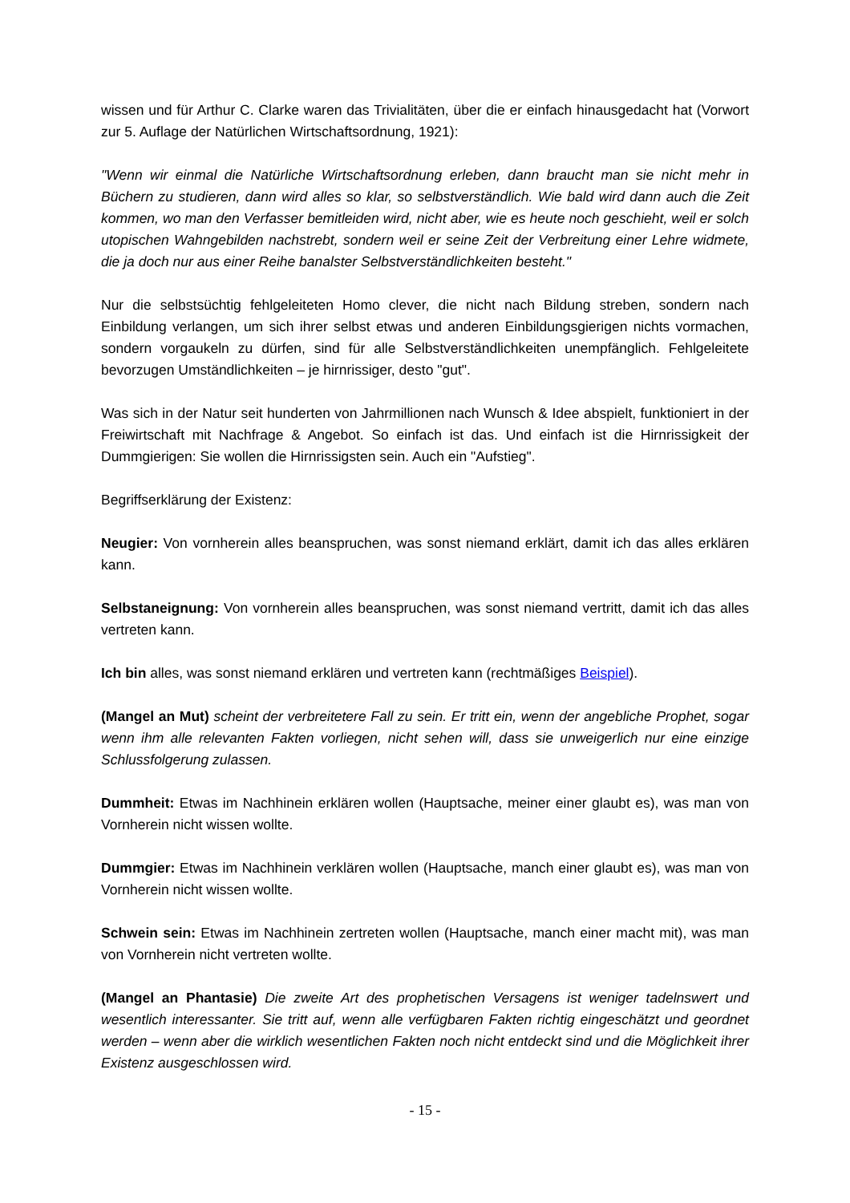wissen und für Arthur C. Clarke waren das Trivialitäten, über die er einfach hinausgedacht hat (Vorwort zur 5. Auflage der Natürlichen Wirtschaftsordnung, 1921):
"Wenn wir einmal die Natürliche Wirtschaftsordnung erleben, dann braucht man sie nicht mehr in Büchern zu studieren, dann wird alles so klar, so selbstverständlich. Wie bald wird dann auch die Zeit kommen, wo man den Verfasser bemitleiden wird, nicht aber, wie es heute noch geschieht, weil er solch utopischen Wahngebilden nachstrebt, sondern weil er seine Zeit der Verbreitung einer Lehre widmete, die ja doch nur aus einer Reihe banalster Selbstverständlichkeiten besteht."
Nur die selbstsüchtig fehlgeleiteten Homo clever, die nicht nach Bildung streben, sondern nach Einbildung verlangen, um sich ihrer selbst etwas und anderen Einbildungsgierigen nichts vormachen, sondern vorgaukeln zu dürfen, sind für alle Selbstverständlichkeiten unempfänglich. Fehlgeleitete bevorzugen Umständlichkeiten – je hirnrissiger, desto "gut".
Was sich in der Natur seit hunderten von Jahrmillionen nach Wunsch & Idee abspielt, funktioniert in der Freiwirtschaft mit Nachfrage & Angebot. So einfach ist das. Und einfach ist die Hirnrissigkeit der Dummgierigen: Sie wollen die Hirnrissigsten sein. Auch ein "Aufstieg".
Begriffserklärung der Existenz:
Neugier: Von vornherein alles beanspruchen, was sonst niemand erklärt, damit ich das alles erklären kann.
Selbstaneignung: Von vornherein alles beanspruchen, was sonst niemand vertritt, damit ich das alles vertreten kann.
Ich bin alles, was sonst niemand erklären und vertreten kann (rechtmäßiges Beispiel).
(Mangel an Mut) scheint der verbreitetere Fall zu sein. Er tritt ein, wenn der angebliche Prophet, sogar wenn ihm alle relevanten Fakten vorliegen, nicht sehen will, dass sie unweigerlich nur eine einzige Schlussfolgerung zulassen.
Dummheit: Etwas im Nachhinein erklären wollen (Hauptsache, meiner einer glaubt es), was man von Vornherein nicht wissen wollte.
Dummgier: Etwas im Nachhinein verklären wollen (Hauptsache, manch einer glaubt es), was man von Vornherein nicht wissen wollte.
Schwein sein: Etwas im Nachhinein zertreten wollen (Hauptsache, manch einer macht mit), was man von Vornherein nicht vertreten wollte.
(Mangel an Phantasie) Die zweite Art des prophetischen Versagens ist weniger tadelnswert und wesentlich interessanter. Sie tritt auf, wenn alle verfügbaren Fakten richtig eingeschätzt und geordnet werden – wenn aber die wirklich wesentlichen Fakten noch nicht entdeckt sind und die Möglichkeit ihrer Existenz ausgeschlossen wird.
- 15 -